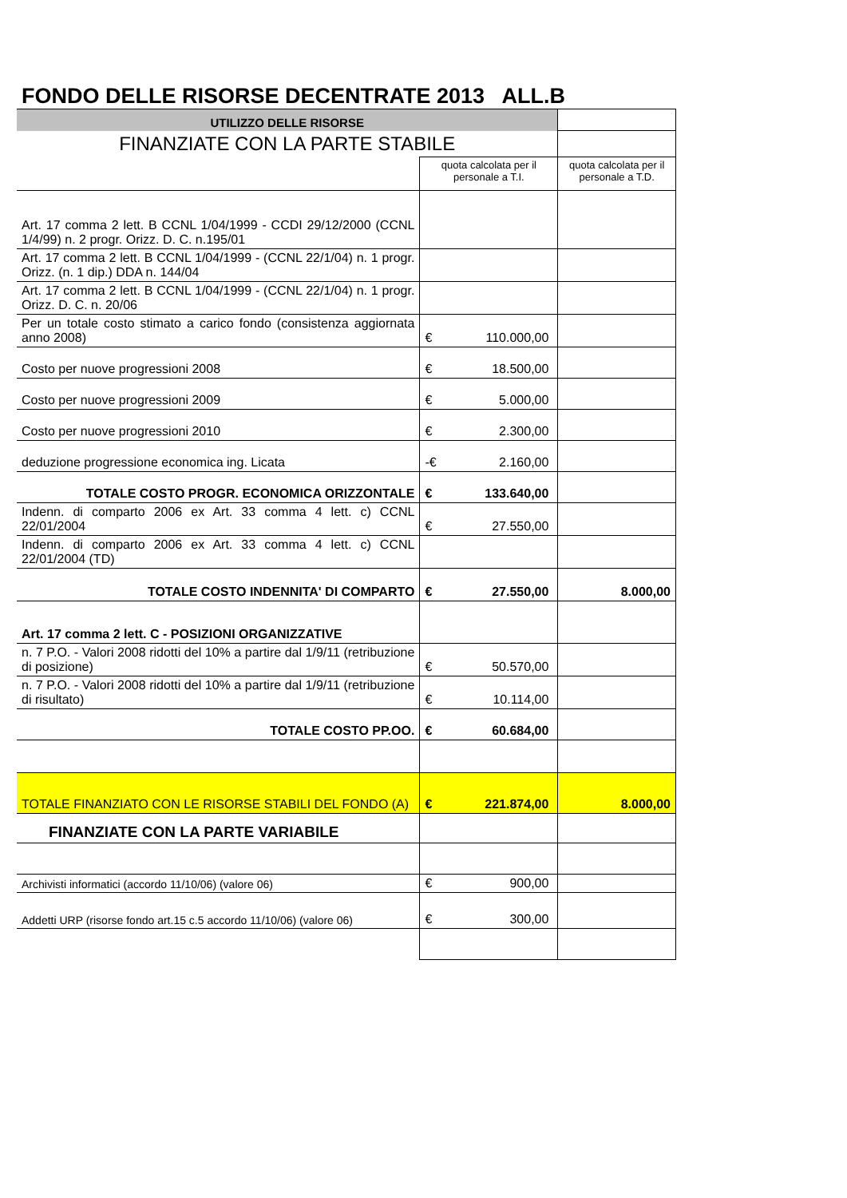FONDO DELLE RISORSE DECENTRATE 2013 ALL.B
| UTILIZZO DELLE RISORSE | | |
| FINANZIATE CON LA PARTE STABILE | | |
| | quota calcolata per il personale a T.I. | quota calcolata per il personale a T.D. |
| Art. 17 comma 2 lett. B CCNL 1/04/1999 - CCDI 29/12/2000 (CCNL 1/4/99) n. 2 progr. Orizz. D. C. n.195/01 | | |
| Art. 17 comma 2 lett. B CCNL 1/04/1999 - (CCNL 22/1/04) n. 1 progr. Orizz. (n. 1 dip.) DDA n. 144/04 | | |
| Art. 17 comma 2 lett. B CCNL 1/04/1999 - (CCNL 22/1/04) n. 1 progr. Orizz. D. C. n. 20/06 | | |
| Per un totale costo stimato a carico fondo (consistenza aggiornata anno 2008) | € 110.000,00 | |
| Costo per nuove progressioni 2008 | € 18.500,00 | |
| Costo per nuove progressioni 2009 | € 5.000,00 | |
| Costo per nuove progressioni 2010 | € 2.300,00 | |
| deduzione progressione economica ing. Licata | -€ 2.160,00 | |
| TOTALE COSTO PROGR. ECONOMICA ORIZZONTALE | € 133.640,00 | |
| Indenn. di comparto 2006 ex Art. 33 comma 4 lett. c) CCNL 22/01/2004 | € 27.550,00 | |
| Indenn. di comparto 2006 ex Art. 33 comma 4 lett. c) CCNL 22/01/2004 (TD) | | |
| TOTALE COSTO INDENNITA' DI COMPARTO | € 27.550,00 | 8.000,00 |
| Art. 17 comma 2 lett. C - POSIZIONI ORGANIZZATIVE | | |
| n. 7 P.O. - Valori 2008 ridotti del 10% a partire dal 1/9/11 (retribuzione di posizione) | € 50.570,00 | |
| n. 7 P.O. - Valori 2008 ridotti del 10% a partire dal 1/9/11 (retribuzione di risultato) | € 10.114,00 | |
| TOTALE COSTO PP.OO. | € 60.684,00 | |
| TOTALE FINANZIATO CON LE RISORSE STABILI DEL FONDO (A) | € 221.874,00 | 8.000,00 |
| FINANZIATE CON LA PARTE VARIABILE | | |
| Archivisti informatici (accordo 11/10/06) (valore 06) | € 900,00 | |
| Addetti URP (risorse fondo art.15 c.5 accordo 11/10/06) (valore 06) | € 300,00 | |